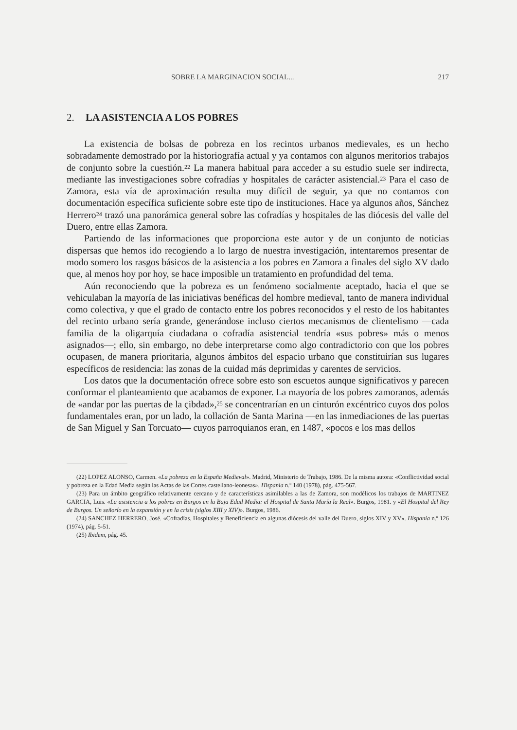SOBRE LA MARGINACION SOCIAL... 217
2. LA ASISTENCIA A LOS POBRES
La existencia de bolsas de pobreza en los recintos urbanos medievales, es un hecho sobradamente demostrado por la historiografía actual y ya contamos con algunos meritorios trabajos de conjunto sobre la cuestión.<sup>22</sup> La manera habitual para acceder a su estudio suele ser indirecta, mediante las investigaciones sobre cofradías y hospitales de carácter asistencial.<sup>23</sup> Para el caso de Zamora, esta vía de aproximación resulta muy difícil de seguir, ya que no contamos con documentación específica suficiente sobre este tipo de instituciones. Hace ya algunos años, Sánchez Herrero<sup>24</sup> trazó una panorámica general sobre las cofradías y hospitales de las diócesis del valle del Duero, entre ellas Zamora.
Partiendo de las informaciones que proporciona este autor y de un conjunto de noticias dispersas que hemos ido recogiendo a lo largo de nuestra investigación, intentaremos presentar de modo somero los rasgos básicos de la asistencia a los pobres en Zamora a finales del siglo XV dado que, al menos hoy por hoy, se hace imposible un tratamiento en profundidad del tema.
Aún reconociendo que la pobreza es un fenómeno socialmente aceptado, hacia el que se vehiculaban la mayoría de las iniciativas benéficas del hombre medieval, tanto de manera individual como colectiva, y que el grado de contacto entre los pobres reconocidos y el resto de los habitantes del recinto urbano sería grande, generándose incluso ciertos mecanismos de clientelismo —cada familia de la oligarquía ciudadana o cofradía asistencial tendría «sus pobres» más o menos asignados—; ello, sin embargo, no debe interpretarse como algo contradictorio con que los pobres ocupasen, de manera prioritaria, algunos ámbitos del espacio urbano que constituirían sus lugares específicos de residencia: las zonas de la cuidad más deprimidas y carentes de servicios.
Los datos que la documentación ofrece sobre esto son escuetos aunque significativos y parecen conformar el planteamiento que acabamos de exponer. La mayoría de los pobres zamoranos, además de «andar por las puertas de la çibdad»,<sup>25</sup> se concentrarían en un cinturón excéntrico cuyos dos polos fundamentales eran, por un lado, la collación de Santa Marina —en las inmediaciones de las puertas de San Miguel y San Torcuato— cuyos parroquianos eran, en 1487, «pocos e los mas dellos
(22) LOPEZ ALONSO, Carmen. «La pobreza en la España Medieval». Madrid, Ministerio de Trabajo, 1986. De la misma autora: «Conflictividad social y pobreza en la Edad Media según las Actas de las Cortes castellano-leonesas». Hispania n.º 140 (1978), pág. 475-567.
(23) Para un ámbito geográfico relativamente cercano y de características asimilables a las de Zamora, son modélicos los trabajos de MARTINEZ GARCIA, Luis. «La asistencia a los pobres en Burgos en la Baja Edad Media: el Hospital de Santa María la Real». Burgos, 1981. y «El Hospital del Rey de Burgos. Un señorío en la expansión y en la crisis (siglos XIII y XIV)». Burgos, 1986.
(24) SANCHEZ HERRERO, José. «Cofradías, Hospitales y Beneficiencia en algunas diócesis del valle del Duero, siglos XIV y XV». Hispania n.º 126 (1974), pág. 5-51.
(25) Ibidem, pág. 45.